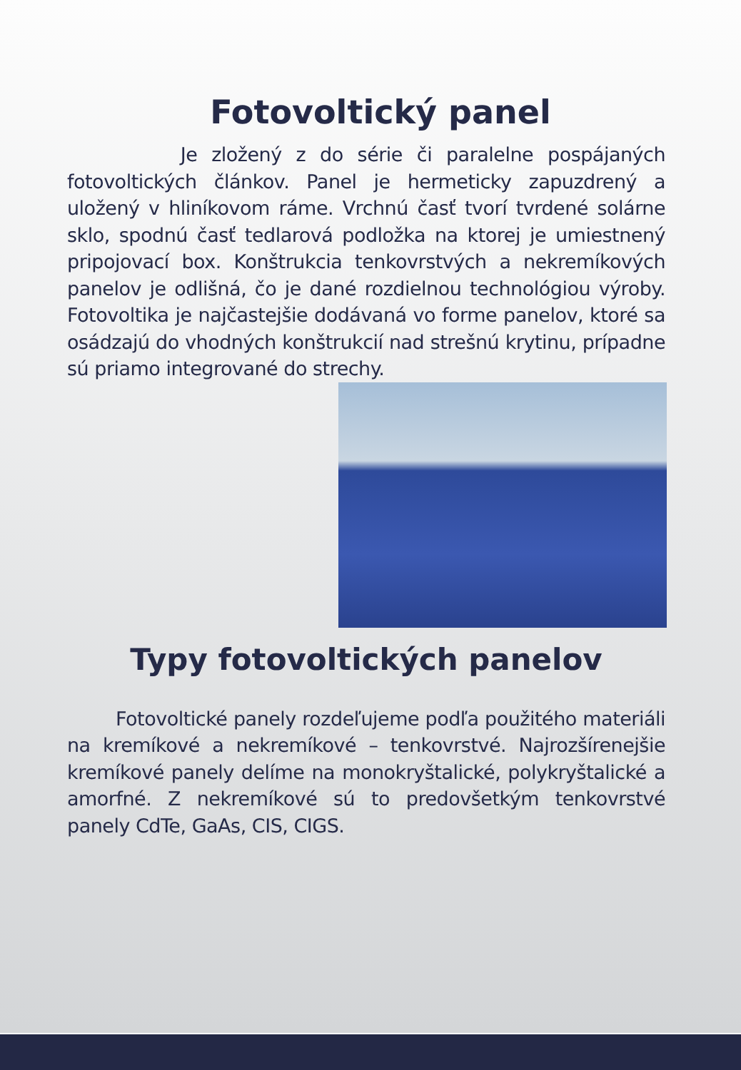Fotovoltický panel
Je zložený z do série či paralelne pospájaných fotovoltických článkov. Panel je hermeticky zapuzdrený a uložený v hliníkovom ráme. Vrchnú časť tvorí tvrdené solárne sklo, spodnú časť tedlarová podložka na ktorej je umiestnený pripojovací box. Konštrukcia tenkovrstvých a nekremíkových panelov je odlišná, čo je dané rozdielnou technológiou výroby. Fotovoltika je najčastejšie dodávaná vo forme panelov, ktoré sa osádzajú do vhodných konštrukcií nad strešnú krytinu, prípadne sú priamo integrované do strechy.
Typy fotovoltických panelov
Fotovoltické panely rozdeľujeme podľa použitého materiáli na kremíkové a nekremíkové – tenkovrstvé. Najrozšírenejšie kremíkové panely delíme na monokryštalické, polykryštalické a amorfné. Z nekremíkové sú to predovšetkým tenkovrstvé panely CdTe, GaAs, CIS, CIGS.